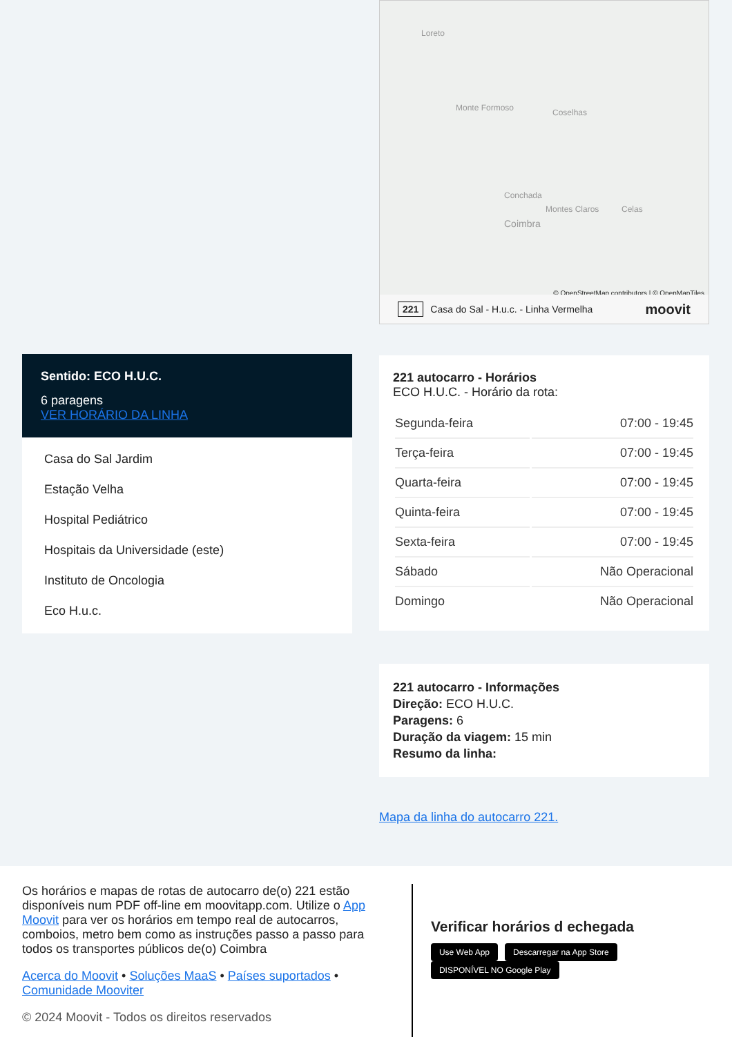Sentido: ECO H.U.C.
6 paragens
VER HORÁRIO DA LINHA
Casa do Sal Jardim
Estação Velha
Hospital Pediátrico
Hospitais da Universidade (este)
Instituto de Oncologia
Eco H.u.c.
Loreto
Monte Formoso Coselhas
Conchada
Coimbra
Montes Claros Celas
© OpenStreetMap contributors | © OpenMapTiles
221 Casa do Sal - H.u.c. - Linha Vermelha moovit
221 autocarro - Horários
ECO H.U.C. - Horário da rota:
| Segunda-feira | 07:00 - 19:45 |
| Terça-feira | 07:00 - 19:45 |
| Quarta-feira | 07:00 - 19:45 |
| Quinta-feira | 07:00 - 19:45 |
| Sexta-feira | 07:00 - 19:45 |
| Sábado | Não Operacional |
| Domingo | Não Operacional |
221 autocarro - Informações
Direção: ECO H.U.C.
Paragens: 6
Duração da viagem: 15 min
Resumo da linha:
Mapa da linha do autocarro 221.
Os horários e mapas de rotas de autocarro de(o) 221 estão disponíveis num PDF off-line em moovitapp.com. Utilize o App Moovit para ver os horários em tempo real de autocarros, comboios, metro bem como as instruções passo a passo para todos os transportes públicos de(o) Coimbra
Acerca do Moovit • Soluções MaaS • Países suportados • Comunidade Mooviter
© 2024 Moovit - Todos os direitos reservados
Verificar horários d echegada
Use Web App Descarregar na App Store DISPONÍVEL NO Google Play